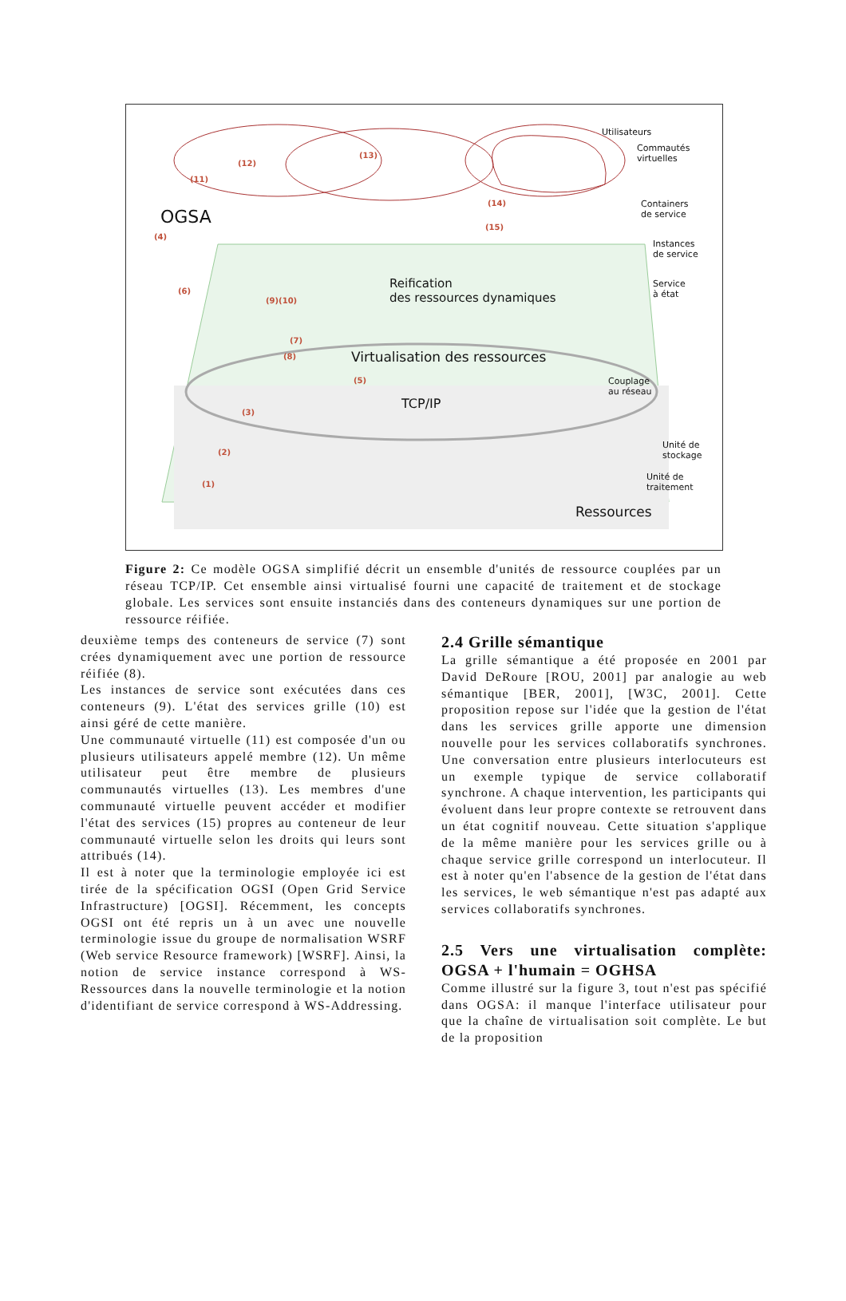Utilisateurs
Commautés
virtuelles
(11)
(12)
(13)
(14)
(15) OGSA
(4)
(6)
(9)(10)
(7)
(8)
Containers
de service
Instances
de service
Service
à état
Reification
des ressources dynamiques
Virtualisation des ressources
(5) Couplage
au réseau
TCP/IP
(3)
(2)
(1)
Unité de
stockage
Unité de
traitement
Ressources
Figure 2: Ce modèle OGSA simplifié décrit un ensemble d'unités de ressource couplées par un réseau TCP/IP. Cet ensemble ainsi virtualisé fourni une capacité de traitement et de stockage globale. Les services sont ensuite instanciés dans des conteneurs dynamiques sur une portion de ressource réifiée.
deuxième temps des conteneurs de service (7) sont crées dynamiquement avec une portion de ressource réifiée (8).
Les instances de service sont exécutées dans ces conteneurs (9). L'état des services grille (10) est ainsi géré de cette manière.
Une communauté virtuelle (11) est composée d'un ou plusieurs utilisateurs appelé membre (12). Un même utilisateur peut être membre de plusieurs communautés virtuelles (13). Les membres d'une communauté virtuelle peuvent accéder et modifier l'état des services (15) propres au conteneur de leur communauté virtuelle selon les droits qui leurs sont attribués (14).
Il est à noter que la terminologie employée ici est tirée de la spécification OGSI (Open Grid Service Infrastructure) [OGSI]. Récemment, les concepts OGSI ont été repris un à un avec une nouvelle terminologie issue du groupe de normalisation WSRF (Web service Resource framework) [WSRF]. Ainsi, la notion de service instance correspond à WS-Ressources dans la nouvelle terminologie et la notion d'identifiant de service correspond à WS-Addressing.
2.4 Grille sémantique
La grille sémantique a été proposée en 2001 par David DeRoure [ROU, 2001] par analogie au web sémantique [BER, 2001], [W3C, 2001]. Cette proposition repose sur l'idée que la gestion de l'état dans les services grille apporte une dimension nouvelle pour les services collaboratifs synchrones. Une conversation entre plusieurs interlocuteurs est un exemple typique de service collaboratif synchrone. A chaque intervention, les participants qui évoluent dans leur propre contexte se retrouvent dans un état cognitif nouveau. Cette situation s'applique de la même manière pour les services grille ou à chaque service grille correspond un interlocuteur. Il est à noter qu'en l'absence de la gestion de l'état dans les services, le web sémantique n'est pas adapté aux services collaboratifs synchrones.
2.5 Vers une virtualisation complète: OGSA + l'humain = OGHSA
Comme illustré sur la figure 3, tout n'est pas spécifié dans OGSA: il manque l'interface utilisateur pour que la chaîne de virtualisation soit complète. Le but de la proposition